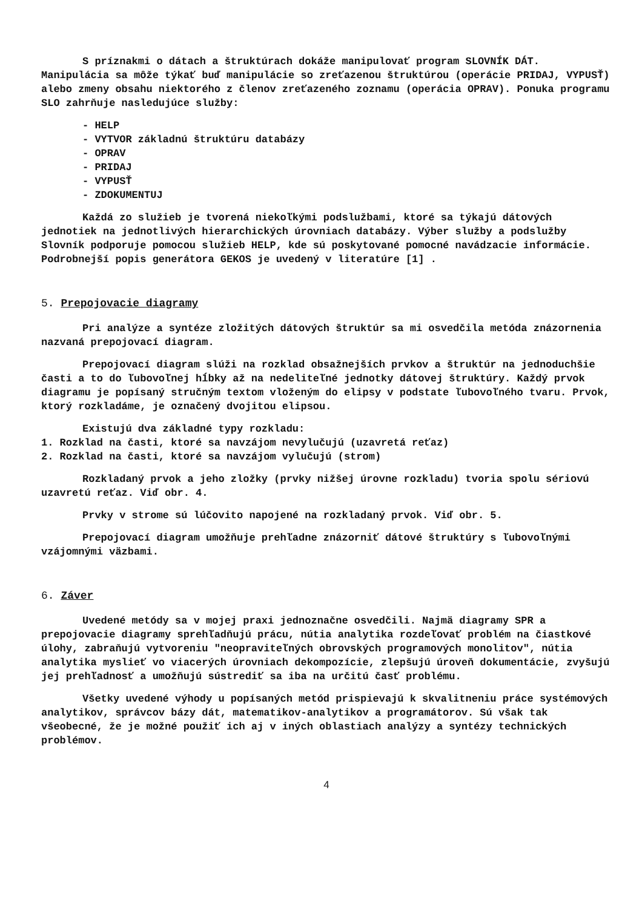S príznakmi o dátach a štruktúrach dokáže manipulovať program SLOVNÍK DÁT. Manipulácia sa môže týkať buď manipulácie so zreťazenou štruktúrou (operácie PRIDAJ, VYPUSŤ) alebo zmeny obsahu niektorého z členov zreťazeného zoznamu (operácia OPRAV). Ponuka programu SLO zahrňuje nasledujúce služby:
- HELP
- VYTVOR základnú štruktúru databázy
- OPRAV
- PRIDAJ
- VYPUSŤ
- ZDOKUMENTUJ
Každá zo služieb je tvorená niekoľkými podslužbami, ktoré sa týkajú dátových jednotiek na jednotlivých hierarchických úrovniach databázy. Výber služby a podslužby Slovník podporuje pomocou služieb HELP, kde sú poskytované pomocné navádzacie informácie. Podrobnejší popis generátora GEKOS je uvedený v literatúre [1] .
5. Prepojovacie diagramy
Pri analýze a syntéze zložitých dátových štruktúr sa mi osvedčila metóda znázornenia nazvaná prepojovací diagram.
Prepojovací diagram slúži na rozklad obsažnejších prvkov a štruktúr na jednoduchšie časti a to do ľubovoľnej hĺbky až na nedeliteľné jednotky dátovej štruktúry. Každý prvok diagramu je popísaný stručným textom vloženým do elipsy v podstate ľubovoľného tvaru. Prvok, ktorý rozkladáme, je označený dvojitou elipsou.
Existujú dva základné typy rozkladu:
1. Rozklad na časti, ktoré sa navzájom nevylučujú (uzavretá reťaz)
2. Rozklad na časti, ktoré sa navzájom vylučujú (strom)
Rozkladaný prvok a jeho zložky (prvky nižšej úrovne rozkladu) tvoria spolu sériovú uzavretú reťaz. Viď obr. 4.
Prvky v strome sú lúčovito napojené na rozkladaný prvok. Viď obr. 5.
Prepojovací diagram umožňuje prehľadne znázorniť dátové štruktúry s ľubovoľnými vzájomnými väzbami.
6. Záver
Uvedené metódy sa v mojej praxi jednoznačne osvedčili. Najmä diagramy SPR a prepojovacie diagramy sprehľadňujú prácu, nútia analytika rozdeľovať problém na čiastkové úlohy, zabraňujú vytvoreniu "neopraviteľných obrovských programových monolitov", nútia analytika myslieť vo viacerých úrovniach dekompozície, zlepšujú úroveň dokumentácie, zvyšujú jej prehľadnosť a umožňujú sústrediť sa iba na určitú časť problému.
Všetky uvedené výhody u popísaných metód prispievajú k skvalitneniu práce systémových analytikov, správcov bázy dát, matematikov-analytikov a programátorov. Sú však tak všeobecné, že je možné použiť ich aj v iných oblastiach analýzy a syntézy technických problémov.
4